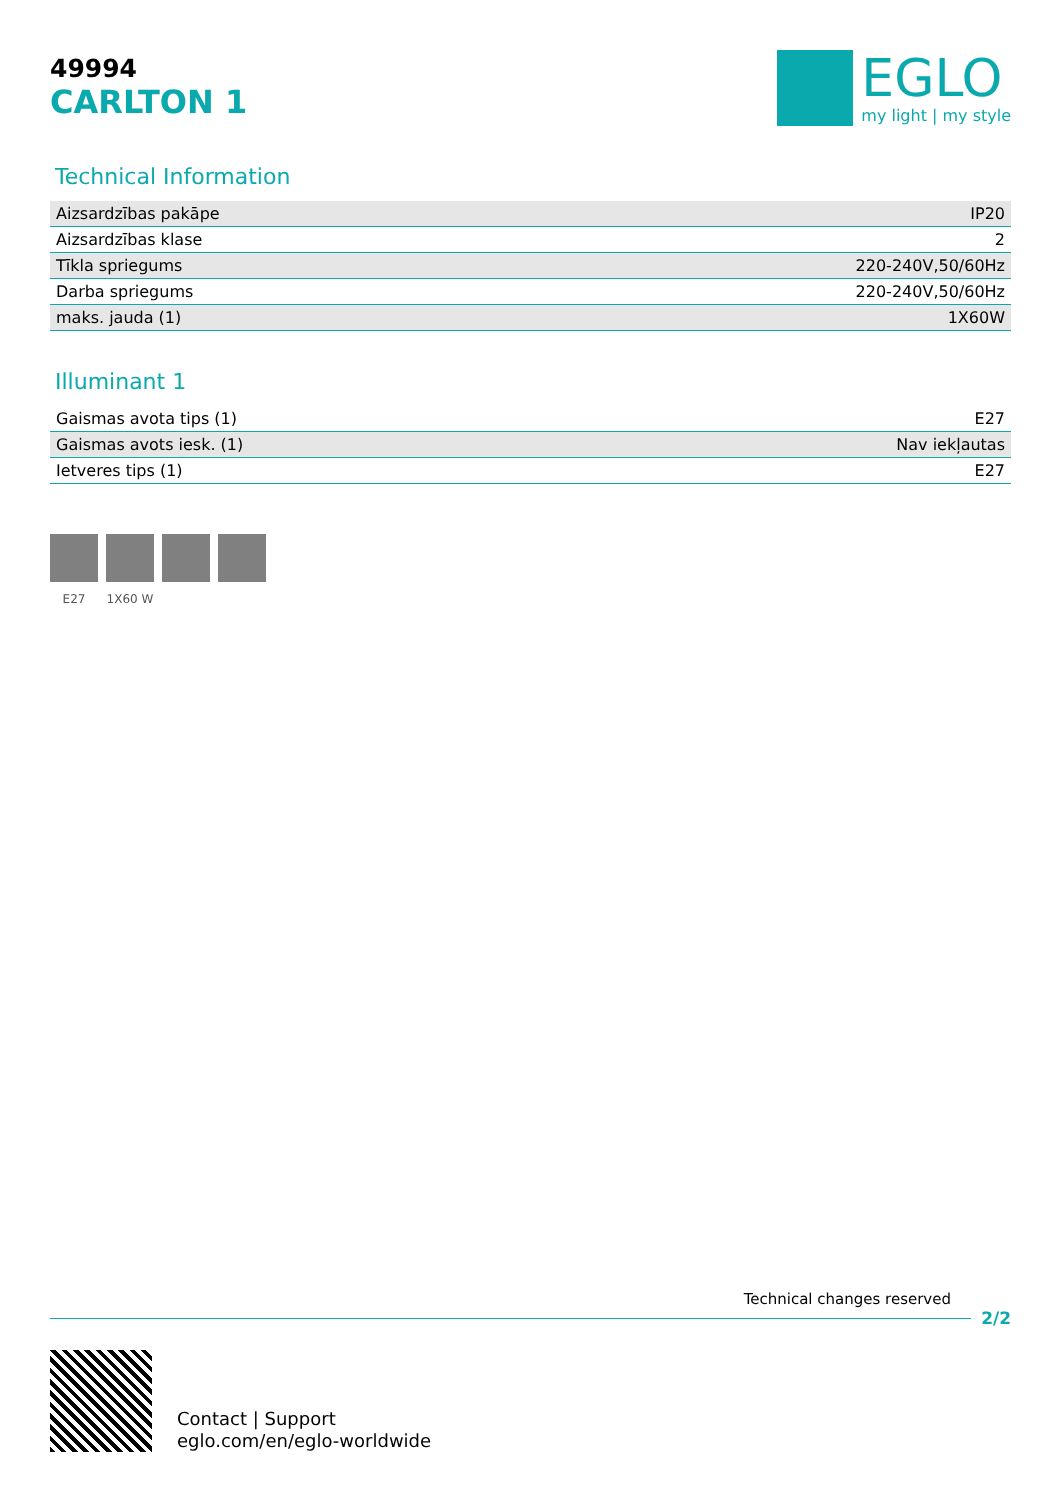49994
CARLTON 1
EGLO
my light | my style
Technical Information
| Aizsardzības pakāpe | IP20 |
| Aizsardzības klase | 2 |
| Tīkla spriegums | 220-240V,50/60Hz |
| Darba spriegums | 220-240V,50/60Hz |
| maks. jauda (1) | 1X60W |
Illuminant 1
| Gaismas avota tips (1) | E27 |
| Gaismas avots iesk. (1) | Nav iekļautas |
| Ietveres tips (1) | E27 |
E27 1X60 W
Technical changes reserved
2/2
Contact | Support
eglo.com/en/eglo-worldwide